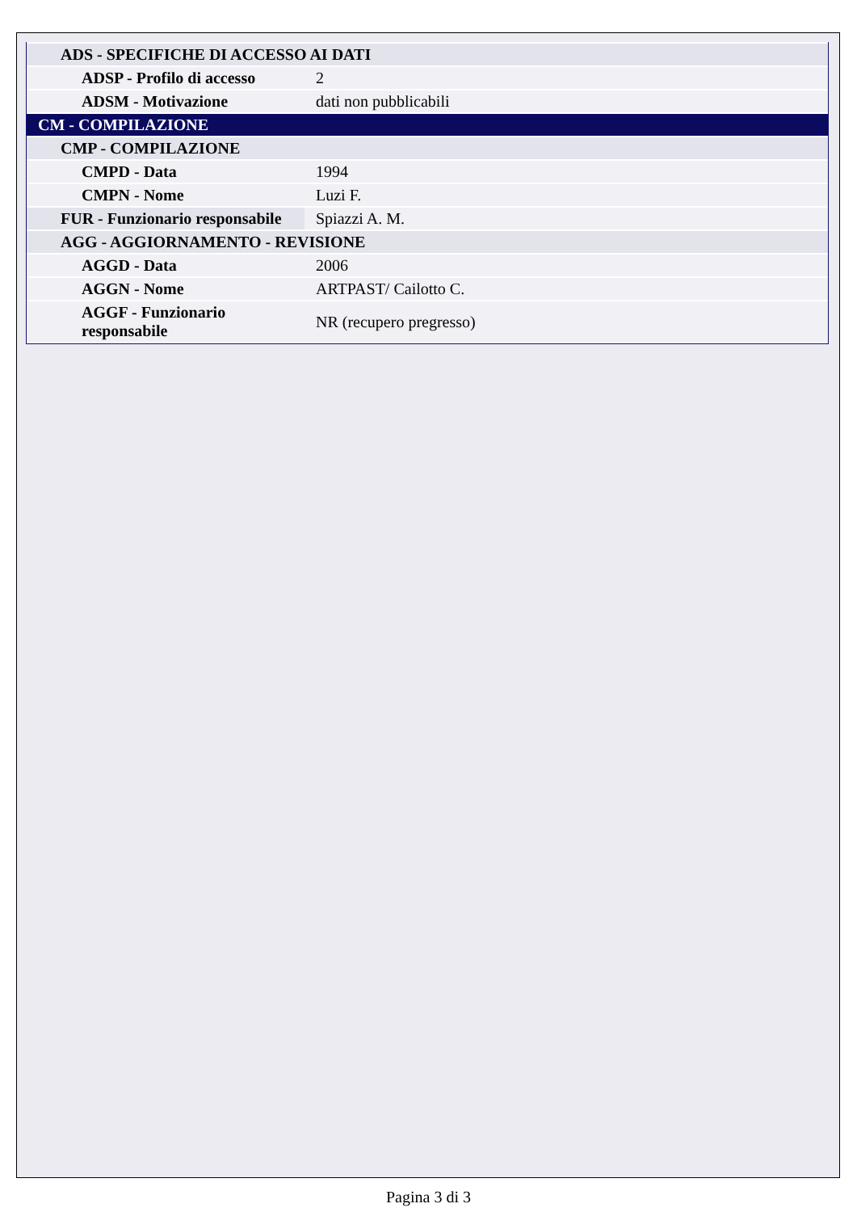| ADS - SPECIFICHE DI ACCESSO AI DATI | |
| ADSP - Profilo di accesso | 2 |
| ADSM - Motivazione | dati non pubblicabili |
| CM - COMPILAZIONE | |
| CMP - COMPILAZIONE | |
| CMPD - Data | 1994 |
| CMPN - Nome | Luzi F. |
| FUR - Funzionario responsabile | Spiazzi A. M. |
| AGG - AGGIORNAMENTO - REVISIONE | |
| AGGD - Data | 2006 |
| AGGN - Nome | ARTPAST/ Cailotto C. |
| AGGF - Funzionario responsabile | NR (recupero pregresso) |
Pagina 3 di 3